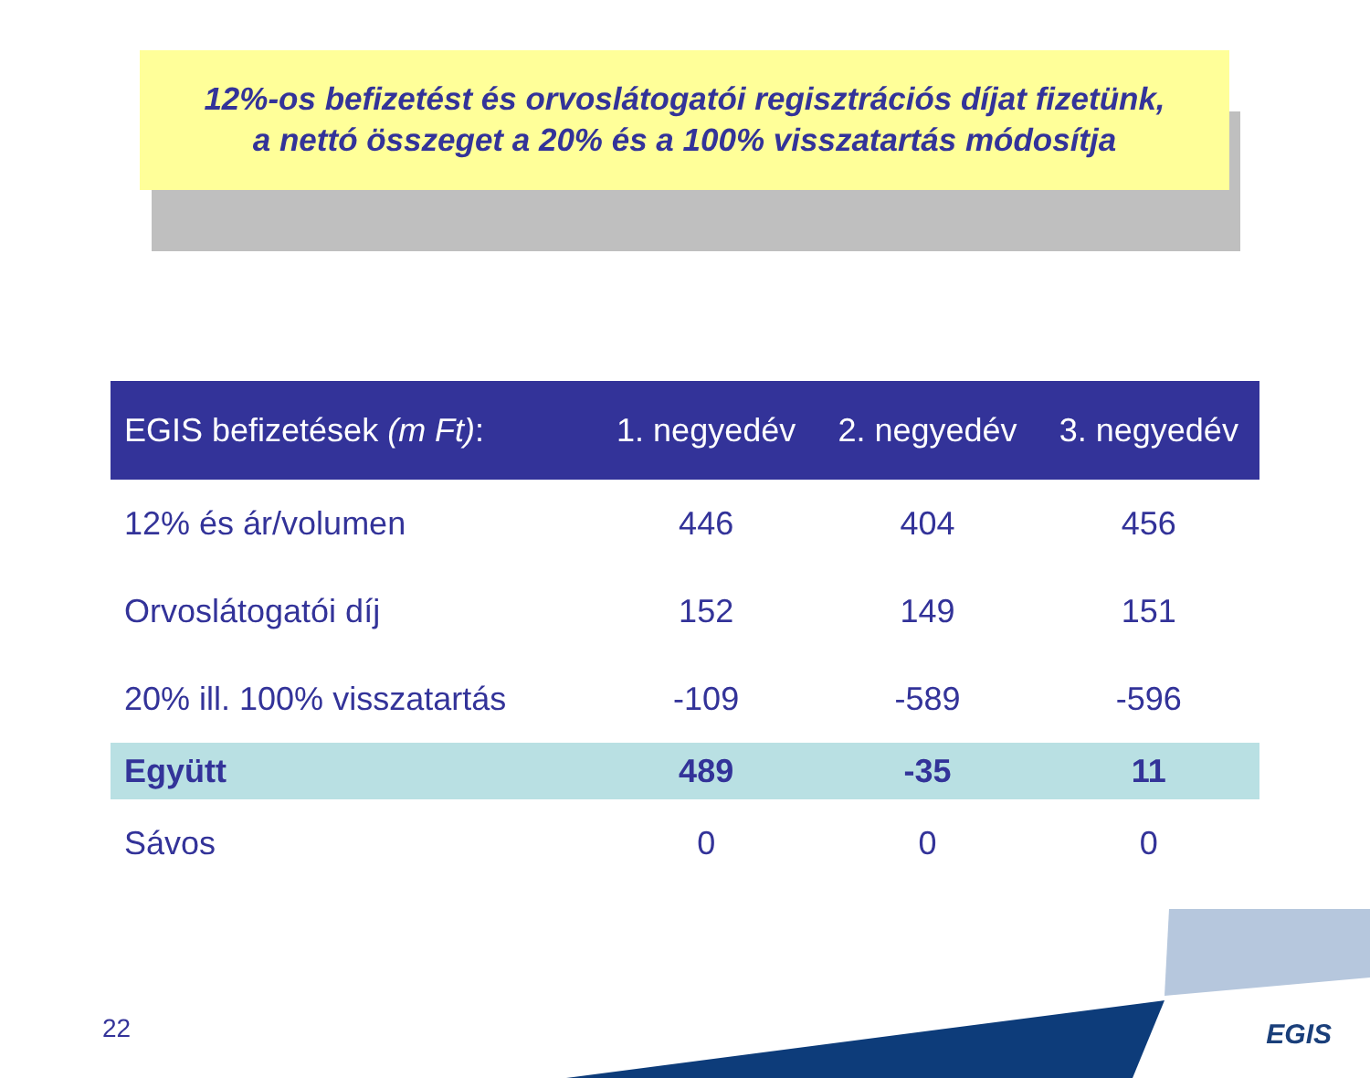12%-os befizetést és orvoslátogatói regisztrációs díjat fizetünk,
a nettó összeget a 20% és a 100% visszatartás módosítja
| EGIS befizetések (m Ft) : | 1. negyedév | 2. negyedév | 3. negyedév |
| --- | --- | --- | --- |
| 12% és ár/volumen | 446 | 404 | 456 |
| Orvoslátogatói díj | 152 | 149 | 151 |
| 20% ill. 100% visszatartás | -109 | -589 | -596 |
| Együtt | 489 | -35 | 11 |
| Sávos | 0 | 0 | 0 |
22 EGIS